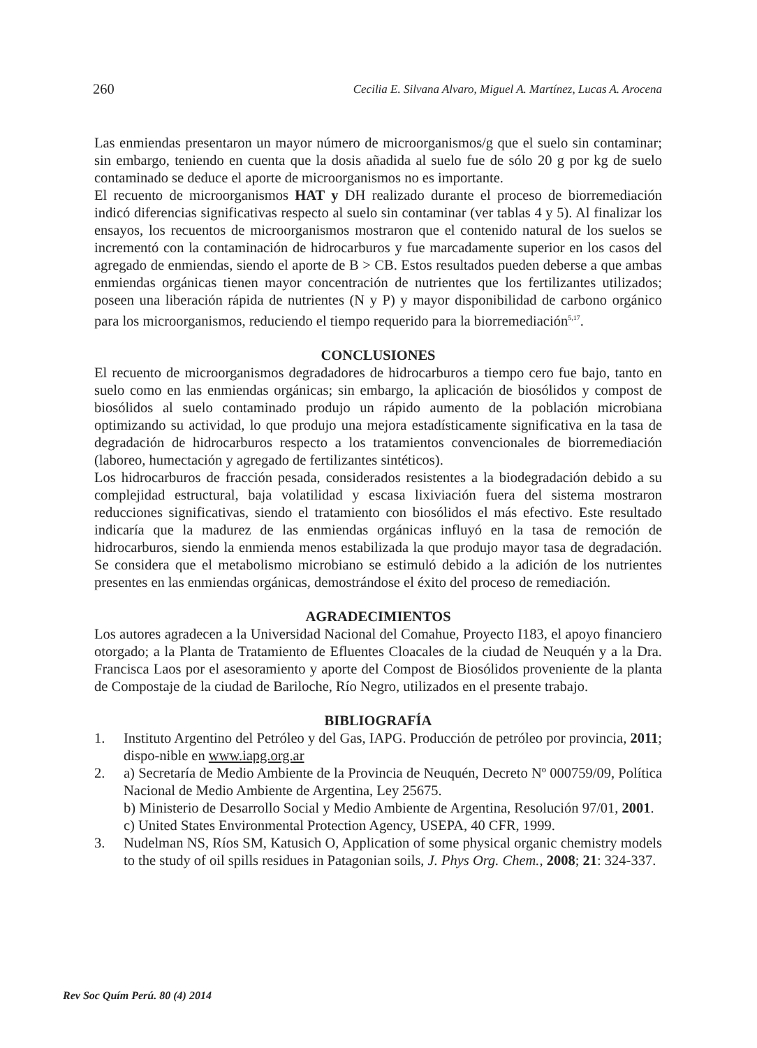260 Cecilia E. Silvana Alvaro, Miguel A. Martínez, Lucas A. Arocena
Las enmiendas presentaron un mayor número de microorganismos/g que el suelo sin contaminar; sin embargo, teniendo en cuenta que la dosis añadida al suelo fue de sólo 20 g por kg de suelo contaminado se deduce el aporte de microorganismos no es importante.
El recuento de microorganismos HAT y DH realizado durante el proceso de biorremediación indicó diferencias significativas respecto al suelo sin contaminar (ver tablas 4 y 5). Al finalizar los ensayos, los recuentos de microorganismos mostraron que el contenido natural de los suelos se incrementó con la contaminación de hidrocarburos y fue marcadamente superior en los casos del agregado de enmiendas, siendo el aporte de B > CB. Estos resultados pueden deberse a que ambas enmiendas orgánicas tienen mayor concentración de nutrientes que los fertilizantes utilizados; poseen una liberación rápida de nutrientes (N y P) y mayor disponibilidad de carbono orgánico para los microorganismos, reduciendo el tiempo requerido para la biorremediación<sup>5,17</sup>.
CONCLUSIONES
El recuento de microorganismos degradadores de hidrocarburos a tiempo cero fue bajo, tanto en suelo como en las enmiendas orgánicas; sin embargo, la aplicación de biosólidos y compost de biosólidos al suelo contaminado produjo un rápido aumento de la población microbiana optimizando su actividad, lo que produjo una mejora estadísticamente significativa en la tasa de degradación de hidrocarburos respecto a los tratamientos convencionales de biorremediación (laboreo, humectación y agregado de fertilizantes sintéticos).
Los hidrocarburos de fracción pesada, considerados resistentes a la biodegradación debido a su complejidad estructural, baja volatilidad y escasa lixiviación fuera del sistema mostraron reducciones significativas, siendo el tratamiento con biosólidos el más efectivo. Este resultado indicaría que la madurez de las enmiendas orgánicas influyó en la tasa de remoción de hidrocarburos, siendo la enmienda menos estabilizada la que produjo mayor tasa de degradación. Se considera que el metabolismo microbiano se estimuló debido a la adición de los nutrientes presentes en las enmiendas orgánicas, demostrándose el éxito del proceso de remediación.
AGRADECIMIENTOS
Los autores agradecen a la Universidad Nacional del Comahue, Proyecto I183, el apoyo financiero otorgado; a la Planta de Tratamiento de Efluentes Cloacales de la ciudad de Neuquén y a la Dra. Francisca Laos por el asesoramiento y aporte del Compost de Biosólidos proveniente de la planta de Compostaje de la ciudad de Bariloche, Río Negro, utilizados en el presente trabajo.
BIBLIOGRAFÍA
1. Instituto Argentino del Petróleo y del Gas, IAPG. Producción de petróleo por provincia, 2011; dispo-nible en www.iapg.org.ar
2. a) Secretaría de Medio Ambiente de la Provincia de Neuquén, Decreto Nº 000759/09, Política Nacional de Medio Ambiente de Argentina, Ley 25675.
b) Ministerio de Desarrollo Social y Medio Ambiente de Argentina, Resolución 97/01, 2001.
c) United States Environmental Protection Agency, USEPA, 40 CFR, 1999.
3. Nudelman NS, Ríos SM, Katusich O, Application of some physical organic chemistry models to the study of oil spills residues in Patagonian soils, J. Phys Org. Chem., 2008; 21: 324-337.
Rev Soc Quím Perú. 80 (4) 2014